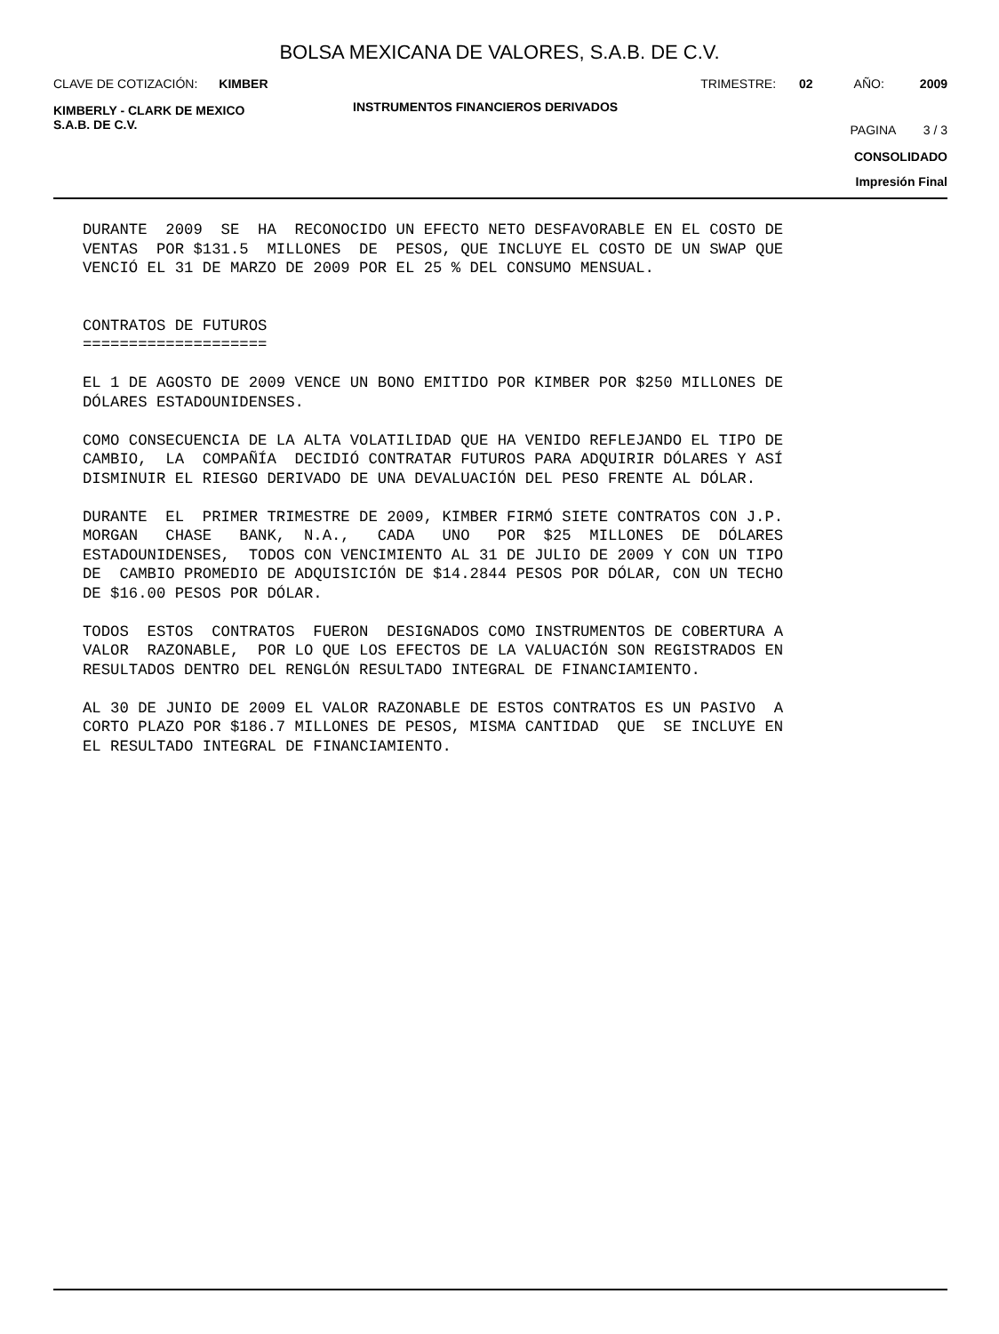BOLSA MEXICANA DE VALORES, S.A.B. DE C.V.
CLAVE DE COTIZACIÓN: KIMBER TRIMESTRE: 02 AÑO: 2009
KIMBERLY - CLARK DE MEXICO
S.A.B. DE C.V. INSTRUMENTOS FINANCIEROS DERIVADOS PAGINA 3 / 3
CONSOLIDADO
Impresión Final
DURANTE 2009 SE HA RECONOCIDO UN EFECTO NETO DESFAVORABLE EN EL COSTO DE VENTAS POR $131.5 MILLONES DE PESOS, QUE INCLUYE EL COSTO DE UN SWAP QUE VENCIÓ EL 31 DE MARZO DE 2009 POR EL 25 % DEL CONSUMO MENSUAL. CONTRATOS DE FUTUROS ==================== EL 1 DE AGOSTO DE 2009 VENCE UN BONO EMITIDO POR KIMBER POR $250 MILLONES DE DÓLARES ESTADOUNIDENSES. COMO CONSECUENCIA DE LA ALTA VOLATILIDAD QUE HA VENIDO REFLEJANDO EL TIPO DE CAMBIO, LA COMPAÑÍA DECIDIÓ CONTRATAR FUTUROS PARA ADQUIRIR DÓLARES Y ASÍ DISMINUIR EL RIESGO DERIVADO DE UNA DEVALUACIÓN DEL PESO FRENTE AL DÓLAR. DURANTE EL PRIMER TRIMESTRE DE 2009, KIMBER FIRMÓ SIETE CONTRATOS CON J.P. MORGAN CHASE BANK, N.A., CADA UNO POR $25 MILLONES DE DÓLARES ESTADOUNIDENSES, TODOS CON VENCIMIENTO AL 31 DE JULIO DE 2009 Y CON UN TIPO DE CAMBIO PROMEDIO DE ADQUISICIÓN DE $14.2844 PESOS POR DÓLAR, CON UN TECHO DE $16.00 PESOS POR DÓLAR. TODOS ESTOS CONTRATOS FUERON DESIGNADOS COMO INSTRUMENTOS DE COBERTURA A VALOR RAZONABLE, POR LO QUE LOS EFECTOS DE LA VALUACIÓN SON REGISTRADOS EN RESULTADOS DENTRO DEL RENGLÓN RESULTADO INTEGRAL DE FINANCIAMIENTO. AL 30 DE JUNIO DE 2009 EL VALOR RAZONABLE DE ESTOS CONTRATOS ES UN PASIVO A CORTO PLAZO POR $186.7 MILLONES DE PESOS, MISMA CANTIDAD QUE SE INCLUYE EN EL RESULTADO INTEGRAL DE FINANCIAMIENTO.